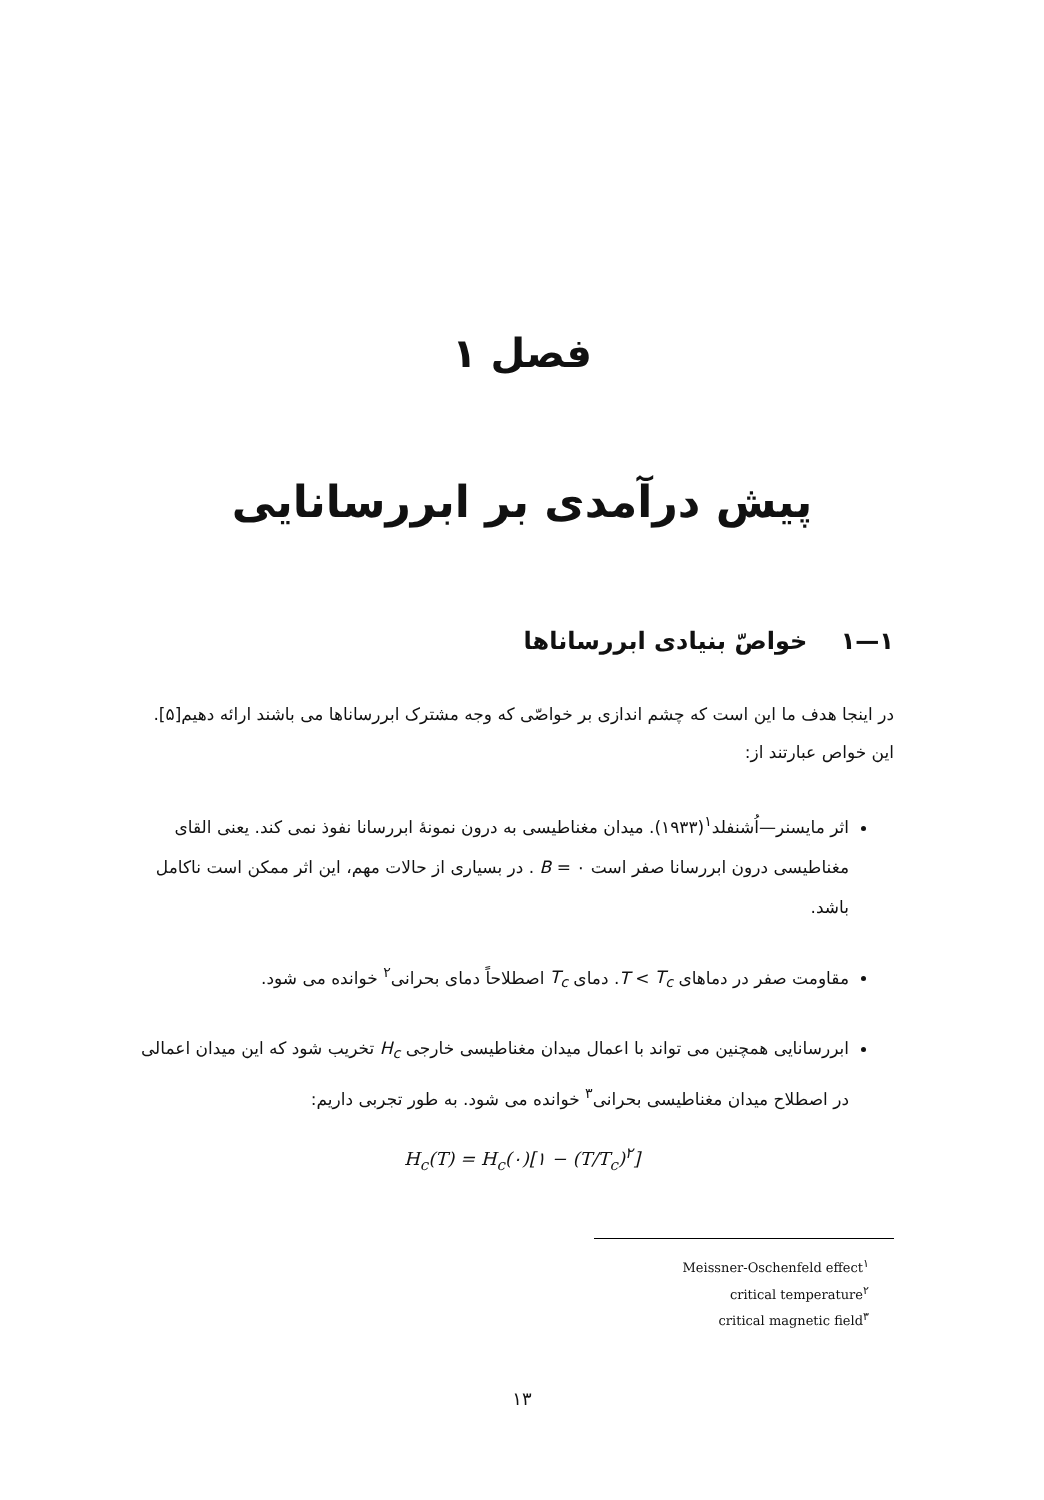فصل ۱
پیش درآمدی بر ابررسانایی
۱—۱ خواصّ بنیادی ابررساناها
در اینجا هدف ما این است که چشم اندازی بر خواصّی که وجه مشترک ابررساناها می باشند ارائه دهیم[۵]. این خواص عبارتند از:
اثر مایسنر—اُشنفلد<sup>۱</sup>(۱۹۳۳). میدان مغناطیسی به درون نمونهٔ ابررسانا نفوذ نمی کند. یعنی القای مغناطیسی درون ابررسانا صفر است B = ۰ . در بسیاری از حالات مهم، این اثر ممکن است ناکامل باشد.
مقاومت صفر در دماهای T < T<sub>c</sub>. دمای T<sub>c</sub> اصطلاحاً دمای بحرانی<sup>۲</sup> خوانده می شود.
ابررسانایی همچنین می تواند با اعمال میدان مغناطیسی خارجی H<sub>c</sub> تخریب شود که این میدان اعمالی در اصطلاح میدان مغناطیسی بحرانی<sup>۳</sup> خوانده می شود. به طور تجربی داریم:
H<sub>c</sub>(T) = H<sub>c</sub>(۰)[۱ − (T/T<sub>c</sub>)<sup>۲</sup>]
Meissner-Oschenfeld effect<sup>۱</sup>
critical temperature<sup>۲</sup>
critical magnetic field<sup>۳</sup>
۱۳